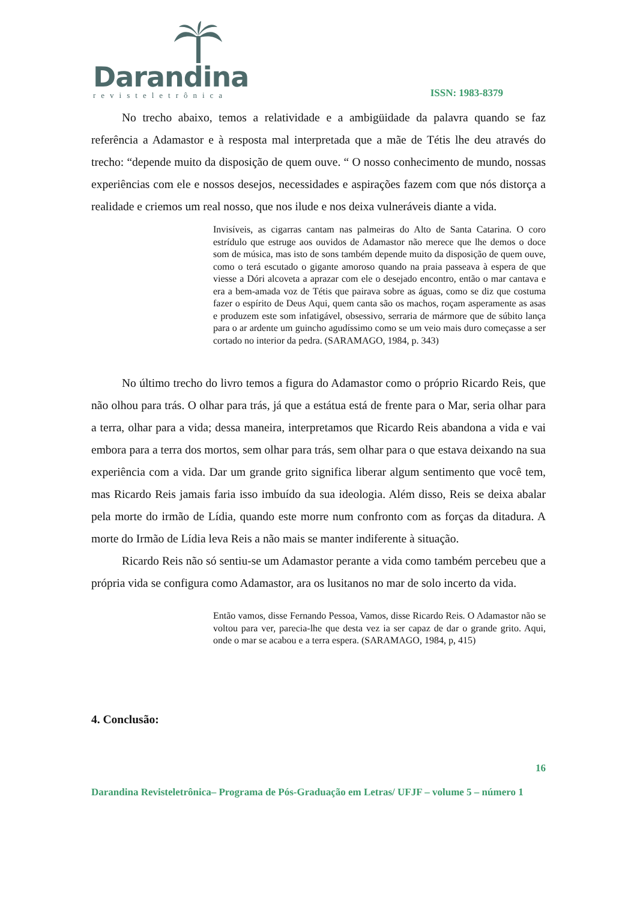Darandina
revisteletrônica
ISSN: 1983-8379
No trecho abaixo, temos a relatividade e a ambigüidade da palavra quando se faz referência a Adamastor e à resposta mal interpretada que a mãe de Tétis lhe deu através do trecho: “depende muito da disposição de quem ouve. “ O nosso conhecimento de mundo, nossas experiências com ele e nossos desejos, necessidades e aspirações fazem com que nós distorça a realidade e criemos um real nosso, que nos ilude e nos deixa vulneráveis diante a vida.
Invisíveis, as cigarras cantam nas palmeiras do Alto de Santa Catarina. O coro estrídulo que estruge aos ouvidos de Adamastor não merece que lhe demos o doce som de música, mas isto de sons também depende muito da disposição de quem ouve, como o terá escutado o gigante amoroso quando na praia passeava à espera de que viesse a Dóri alcoveta a aprazar com ele o desejado encontro, então o mar cantava e era a bem-amada voz de Tétis que pairava sobre as águas, como se diz que costuma fazer o espírito de Deus Aqui, quem canta são os machos, roçam asperamente as asas e produzem este som infatigável, obsessivo, serraria de mármore que de súbito lança para o ar ardente um guincho agudíssimo como se um veio mais duro começasse a ser cortado no interior da pedra. (SARAMAGO, 1984, p. 343)
No último trecho do livro temos a figura do Adamastor como o próprio Ricardo Reis, que não olhou para trás. O olhar para trás, já que a estátua está de frente para o Mar, seria olhar para a terra, olhar para a vida; dessa maneira, interpretamos que Ricardo Reis abandona a vida e vai embora para a terra dos mortos, sem olhar para trás, sem olhar para o que estava deixando na sua experiência com a vida. Dar um grande grito significa liberar algum sentimento que você tem, mas Ricardo Reis jamais faria isso imbuído da sua ideologia. Além disso, Reis se deixa abalar pela morte do irmão de Lídia, quando este morre num confronto com as forças da ditadura. A morte do Irmão de Lídia leva Reis a não mais se manter indiferente à situação.
Ricardo Reis não só sentiu-se um Adamastor perante a vida como também percebeu que a própria vida se configura como Adamastor, ara os lusitanos no mar de solo incerto da vida.
Então vamos, disse Fernando Pessoa, Vamos, disse Ricardo Reis. O Adamastor não se voltou para ver, parecia-lhe que desta vez ia ser capaz de dar o grande grito. Aqui, onde o mar se acabou e a terra espera. (SARAMAGO, 1984, p, 415)
4. Conclusão:
16
Darandina Revisteletrônica– Programa de Pós-Graduação em Letras/ UFJF – volume 5 – número 1